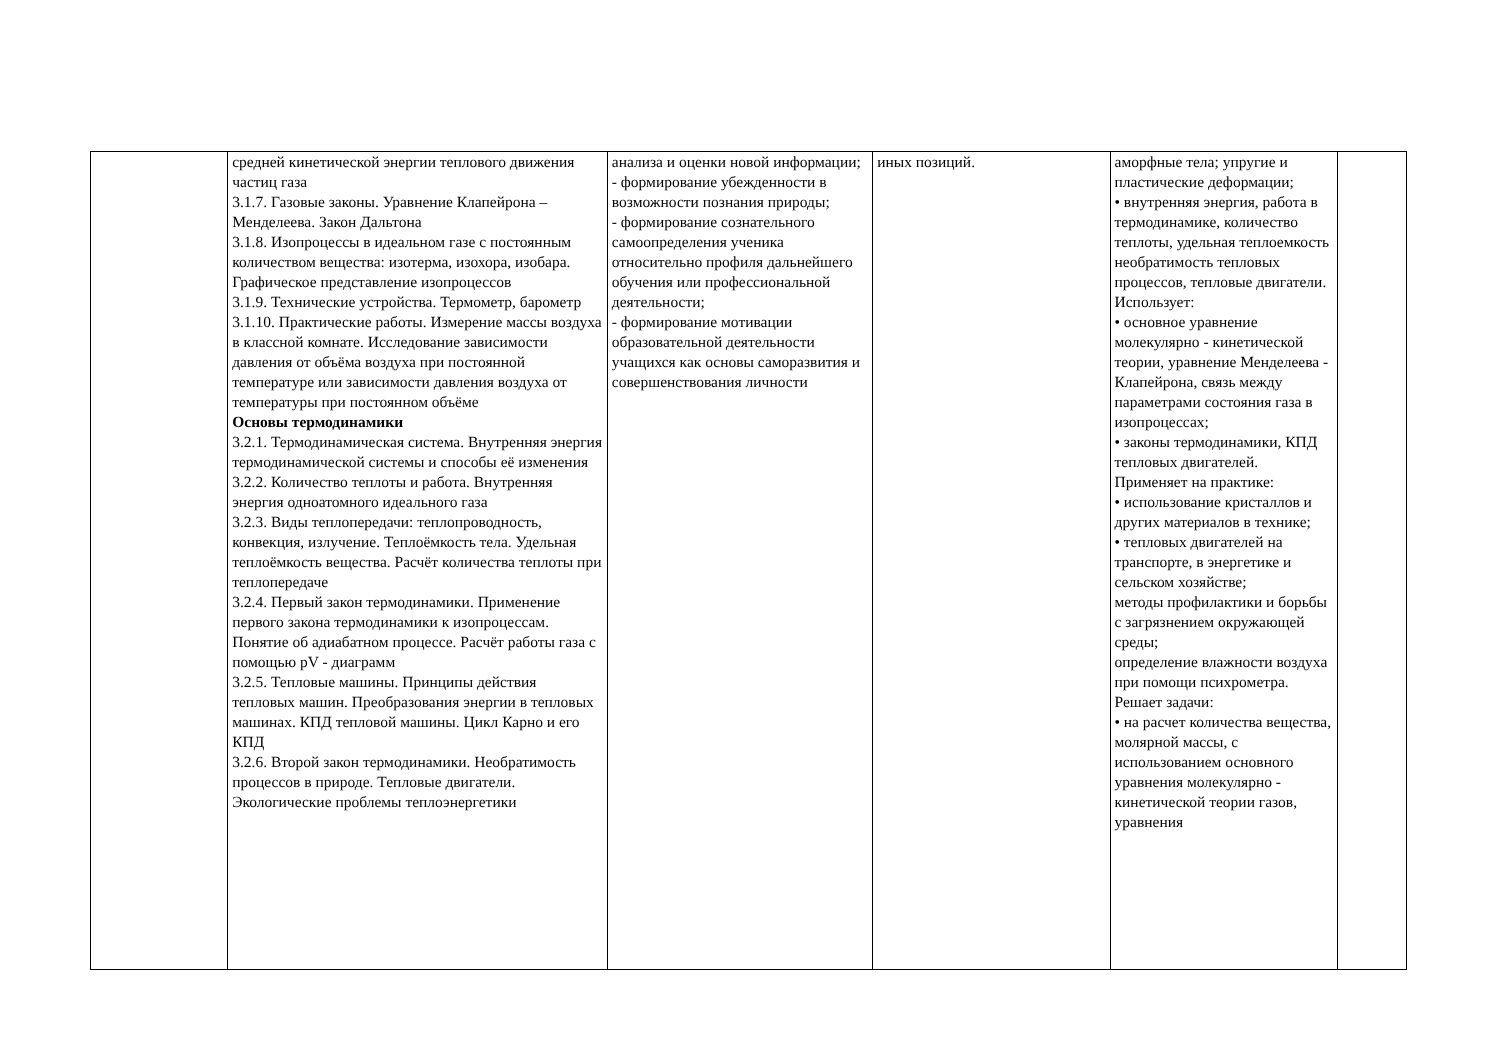| | средней кинетической энергии теплового движения частиц газа 3.1.7. Газовые законы. Уравнение Клапейрона – Менделеева. Закон Дальтона 3.1.8. Изопроцессы в идеальном газе с постоянным количеством вещества: изотерма, изохора, изобара. Графическое представление изопроцессов 3.1.9. Технические устройства. Термометр, барометр 3.1.10. Практические работы. Измерение массы воздуха в классной комнате. Исследование зависимости давления от объёма воздуха при постоянной температуре или зависимости давления воздуха от температуры при постоянном объёме Основы термодинамики 3.2.1. Термодинамическая система. Внутренняя энергия термодинамической системы и способы её изменения 3.2.2. Количество теплоты и работа. Внутренняя энергия одноатомного идеального газа 3.2.3. Виды теплопередачи: теплопроводность, конвекция, излучение. Теплоёмкость тела. Удельная теплоёмкость вещества. Расчёт количества теплоты при теплопередаче 3.2.4. Первый закон термодинамики. Применение первого закона термодинамики к изопроцессам. Понятие об адиабатном процессе. Расчёт работы газа с помощью pV - диаграмм 3.2.5. Тепловые машины. Принципы действия тепловых машин. Преобразования энергии в тепловых машинах. КПД тепловой машины. Цикл Карно и его КПД 3.2.6. Второй закон термодинамики. Необратимость процессов в природе. Тепловые двигатели. Экологические проблемы теплоэнергетики | анализа и оценки новой информации; - формирование убежденности в возможности познания природы; - формирование сознательного самоопределения ученика относительно профиля дальнейшего обучения или профессиональной деятельности; - формирование мотивации образовательной деятельности учащихся как основы саморазвития и совершенствования личности | иных позиций. | аморфные тела; упругие и пластические деформации; • внутренняя энергия, работа в термодинамике, количество теплоты, удельная теплоемкость необратимость тепловых процессов, тепловые двигатели. Использует: • основное уравнение молекулярно - кинетической теории, уравнение Менделеева - Клапейрона, связь между параметрами состояния газа в изопроцессах; • законы термодинамики, КПД тепловых двигателей. Применяет на практике: • использование кристаллов и других материалов в технике; • тепловых двигателей на транспорте, в энергетике и сельском хозяйстве; методы профилактики и борьбы с загрязнением окружающей среды; определение влажности воздуха при помощи психрометра. Решает задачи: • на расчет количества вещества, молярной массы, с использованием основного уравнения молекулярно - кинетической теории газов, уравнения | |